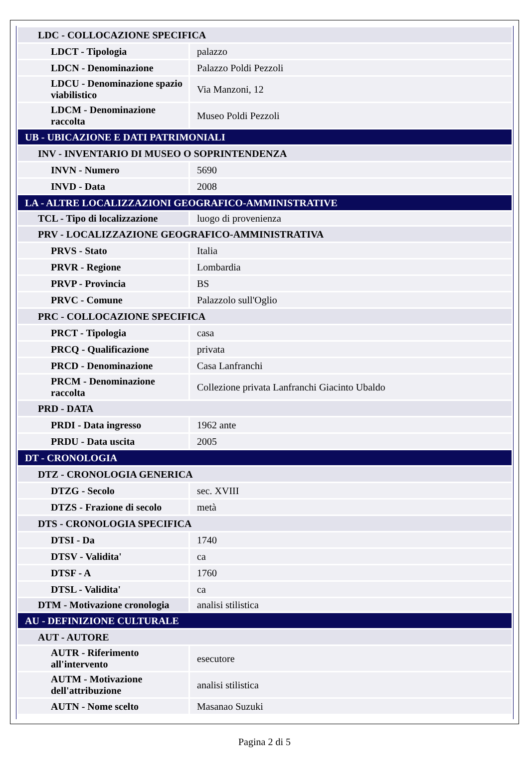| LDC - COLLOCAZIONE SPECIFICA | |
| LDCT - Tipologia | palazzo |
| LDCN - Denominazione | Palazzo Poldi Pezzoli |
| LDCU - Denominazione spazio viabilistico | Via Manzoni, 12 |
| LDCM - Denominazione raccolta | Museo Poldi Pezzoli |
| UB - UBICAZIONE E DATI PATRIMONIALI | |
| INV - INVENTARIO DI MUSEO O SOPRINTENDENZA | |
| INVN - Numero | 5690 |
| INVD - Data | 2008 |
| LA - ALTRE LOCALIZZAZIONI GEOGRAFICO-AMMINISTRATIVE | |
| TCL - Tipo di localizzazione | luogo di provenienza |
| PRV - LOCALIZZAZIONE GEOGRAFICO-AMMINISTRATIVA | |
| PRVS - Stato | Italia |
| PRVR - Regione | Lombardia |
| PRVP - Provincia | BS |
| PRVC - Comune | Palazzolo sull'Oglio |
| PRC - COLLOCAZIONE SPECIFICA | |
| PRCT - Tipologia | casa |
| PRCQ - Qualificazione | privata |
| PRCD - Denominazione | Casa Lanfranchi |
| PRCM - Denominazione raccolta | Collezione privata Lanfranchi Giacinto Ubaldo |
| PRD - DATA | |
| PRDI - Data ingresso | 1962 ante |
| PRDU - Data uscita | 2005 |
| DT - CRONOLOGIA | |
| DTZ - CRONOLOGIA GENERICA | |
| DTZG - Secolo | sec. XVIII |
| DTZS - Frazione di secolo | metà |
| DTS - CRONOLOGIA SPECIFICA | |
| DTSI - Da | 1740 |
| DTSV - Validita' | ca |
| DTSF - A | 1760 |
| DTSL - Validita' | ca |
| DTM - Motivazione cronologia | analisi stilistica |
| AU - DEFINIZIONE CULTURALE | |
| AUT - AUTORE | |
| AUTR - Riferimento all'intervento | esecutore |
| AUTM - Motivazione dell'attribuzione | analisi stilistica |
| AUTN - Nome scelto | Masanao Suzuki |
Pagina 2 di 5